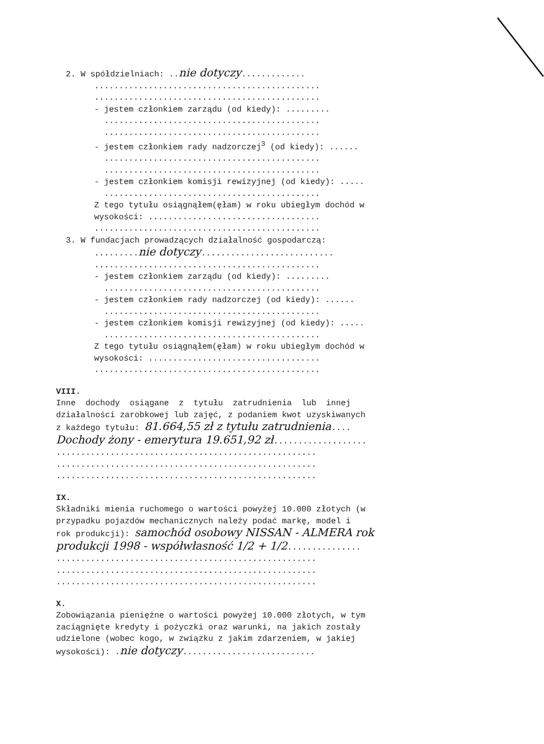2. W spółdzielniach: ..nie dotyczy.............
..............................................
..............................................
- jestem członkiem zarządu (od kiedy): .........
............................................
............................................
- jestem członkiem rady nadzorczej<sup>3</sup> (od kiedy): ......
............................................
............................................
- jestem członkiem komisji rewizyjnej (od kiedy): .....
............................................
Z tego tytułu osiągnąłem(ęłam) w roku ubiegłym dochód w
wysokości: ...................................
..............................................
3. W fundacjach prowadzących działalność gospodarczą:
.........nie dotyczy...........................
..............................................
- jestem członkiem zarządu (od kiedy): .........
............................................
- jestem członkiem rady nadzorczej (od kiedy): ......
............................................
- jestem członkiem komisji rewizyjnej (od kiedy): .....
............................................
Z tego tytułu osiągnąłem(ęłam) w roku ubiegłym dochód w
wysokości: ...................................
..............................................
VIII.
Inne dochody osiągane z tytułu zatrudnienia lub innej
działalności zarobkowej lub zajęć, z podaniem kwot uzyskiwanych
z każdego tytułu: 81.664,55 zł z tytułu zatrudnienia....
Dochody żony - emerytura 19.651,92 zł...................
.....................................................
.....................................................
.....................................................
IX.
Składniki mienia ruchomego o wartości powyżej 10.000 złotych (w
przypadku pojazdów mechanicznych należy podać markę, model i
rok produkcji): samochód osobowy NISSAN - ALMERA rok
produkcji 1998 - współwłasność 1/2 + 1/2...............
.....................................................
.....................................................
.....................................................
X.
Zobowiązania pieniężne o wartości powyżej 10.000 złotych, w tym
zaciągnięte kredyty i pożyczki oraz warunki, na jakich zostały
udzielone (wobec kogo, w związku z jakim zdarzeniem, w jakiej
wysokości): .nie dotyczy...........................